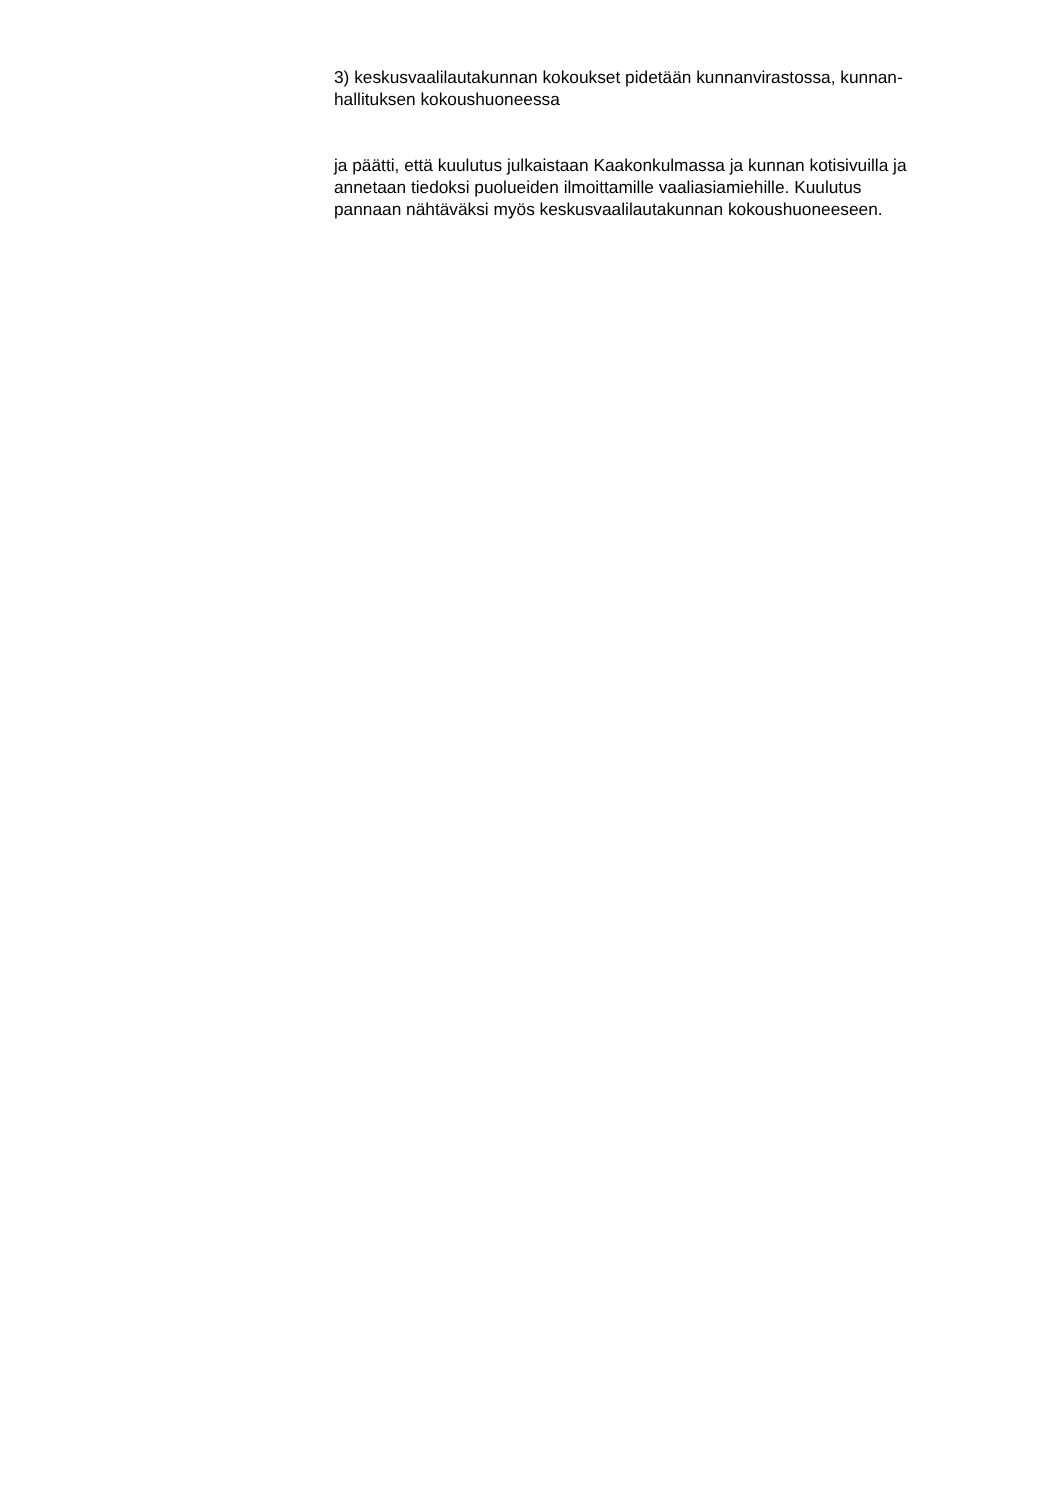3) keskusvaalilautakunnan kokoukset pidetään kunnanvirastossa, kunnan-
hallituksen kokoushuoneessa
ja päätti, että kuulutus julkaistaan Kaakonkulmassa ja kunnan kotisivuilla ja
annetaan tiedoksi puolueiden ilmoittamille vaaliasiamiehille. Kuulutus
pannaan nähtäväksi myös keskusvaalilautakunnan kokoushuoneeseen.